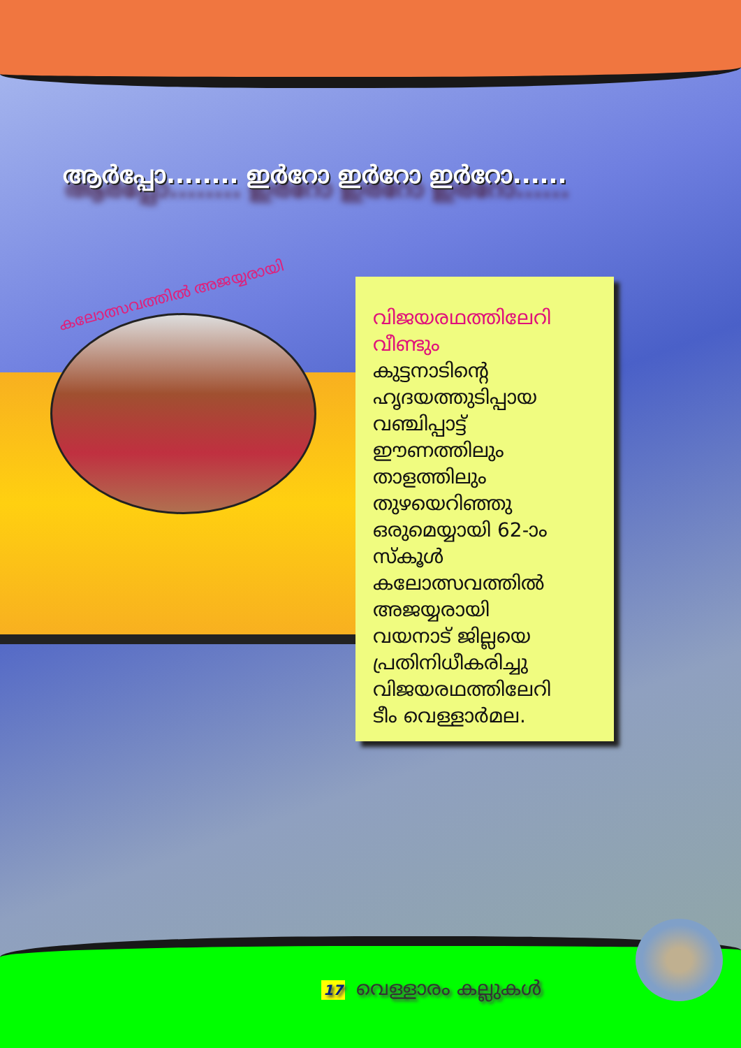ആർപ്പോ........ ഇർറോ ഇർറോ ഇർറോ......
കലോത്സവത്തിൽ അജയ്യരായി
വിജയരഥത്തിലേറി
വീണ്ടും
കുട്ടനാടിന്റെ
ഹൃദയത്തുടിപ്പായ
വഞ്ചിപ്പാട്ട്
ഈണത്തിലും
താളത്തിലും
തുഴയെറിഞ്ഞു
ഒരുമെയ്യായി 62-ാം
സ്കൂൾ
കലോത്സവത്തിൽ
അജയ്യരായി
വയനാട് ജില്ലയെ
പ്രതിനിധീകരിച്ചു
വിജയരഥത്തിലേറി
ടീം വെള്ളാർമല.
17 വെള്ളാരം കല്ലുകൾ